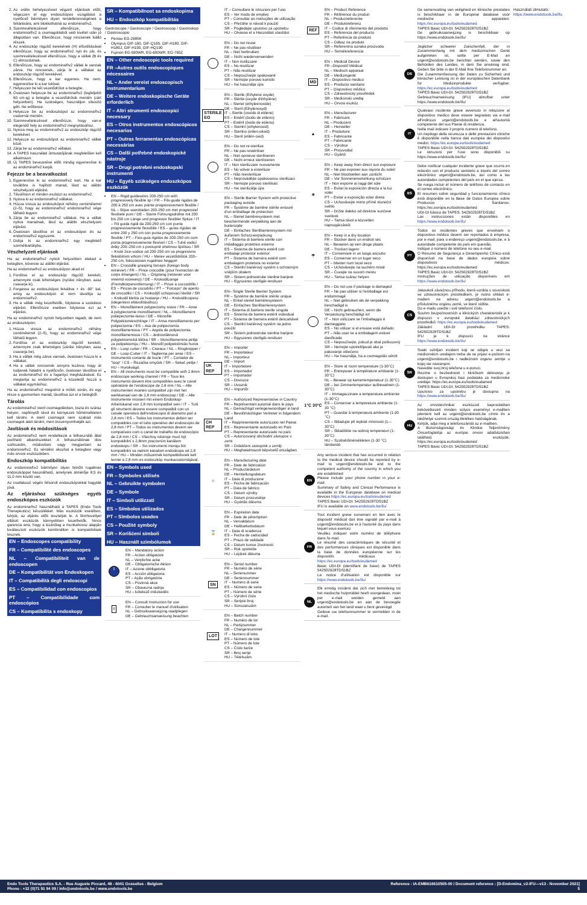2. Az orális behelyezéssel végzett eljárások előtt, végezzen el egy endoszkópos vizsgálatot a nyelőcső bármilyen olyan rendellenességének a feltárására, ami blokkolhatná az endomina®v2.
3. Szemrevételezéssel ellenőrizze, hogy endomina®v2 a csomagolásból való kivétel után jó állapotban van. Ellenőrizze, hogy nincsenek kiálló részek.
4. Az endoszkóp rögzítő kerekének (H) elfordításával ellenőrizze, hogy az endomina®v2 nyit és zár, és szemrevételezéssel ellenőrizze, hogy a vállak (B és C) elmozdulnak.
5. Ellenőrizze, hogy az endomina®v2 vállak le vannak zárva. Ha nincsenek, zárja le a vállakat az endoszkóp rögzítő kerekével.
6. Ellenőrizze, hogy a kar egyenes. Ha nem, egyenesítse ki a kar tolóval.
7. Helyezzen be két vezetődrótot a betegbe.
8. Óvatosan helyezze be az endomina®v2 (legfeljebb 60 cm-ig) a betegbe a vezetődrótok mentén (zárt helyzetben). Ha szükséges, használjon síkosító gélt. Ne erőltesse.
9. Helyezze be az endoszkópot az endomina®v2 csatornái mentén.
10. Szemrevételezéssel ellenőrizze, hogy van-e elegendő hely az endomina®v2 megnyitásához.
11. Nyissa meg az endomina®v2 az endoszkóp rögzítő kerekével.
12. Helyezze az endoszkópot az endomina®v2 vállak közé.
13. Zárja be az endomina®v2 vállakat.
14. A TAPES használati útmutatójának megfelelően kell alkalmazni
15. Új TAPES bevezetése előtt mindig egyenesítse ki az endomina®v2 karját.
Fejezze be a beavatkozást
1. Egyenesítse ki az endomina®v2 kart. Ha a kar továbbra is hajlított marad, lásd az alábbi vészhelyzeti eljárást.
2. Távolítson el minden eszközt az endomina®v2.
3. Nyissa ki az endomina®v2 vállakat.
4. Húzza vissza az endoszkópot néhány centiméterrel (2–5), hogy az endomina®v2 endomina®v2 vége látható legyen.
5. Zárja be az endomina®v2 vállakat. Ha a vállak nyitva maradnak, lásd az alábbi vészhelyzeti eljárást.
6. Óvatosan távolítsa el az endoszkópot és az endomina®v2 egyszerre.
7. Dobja ki az endomina®v2 egy megfelelő szemétkartályba.
Vészhelyzeti eljárások
Ha az endomina®v2 nyitott helyzetben elakad a betegben, kövesse az alábbi eljárást:
Ha az endomina®v2 az endoszkópon akad el:
1. Fordítsa el az endoszkóp rögzítő kerekét, amennyire csak lehetséges (nyitási irányban, azaz csavarja ki).
2. Forgassa az endoszkópot felváltva + és -90° kal, amíg az endoszkópot el nem távolítja az endomina®v2.
3. Ha a vállak még kezelhetők, folytassa a szokásos eljárást. Ellenőrizze esetben folytassa ezt az eljárást.
Ha az endomina®v2 nyitott helyzetben ragadt, de nem az endoszkópon:
1. Húzza vissza az endomina®v2 néhány centiméterrel (2–5), hogy az endomina®v2 vége látható legyen.
2. Fordítsa el az endoszkóp rögzítő kerekét, amennyire csak lehetséges (zárási irányban, azaz csavarja be).
3. Ha a vállak még zárva vannak, óvatosan húzza ki a vállakat.
4. Ha a vállak nincsenek annyira lezárva, hogy át tudjanak haladni a nyelőcsőn, óvatosan távolítsa el az endomina®v2 és a fogantyú megházásával. Ez megtartja az endomina®v2 a közeledő hozzá a vállakat egymáshoz.
Ha az endomina®v2 megsérül a műtét során, és egy része a gyomorban marad, távolítsa azt el a betegből.
Tárolás
Az endomina®v2 steril csomagolásban, tiszta és száraz helyen, napfénytől távol és környezeti hőmérsékleten kell tárolni. A steril csomagot nem szabad más csomagok alatt tárolni, mert összenyomhatják azt.
Javítások és módosítások
Az endomina®v2 nem rendelkezik a felhasználó által javítható alkatrészekkel. A felhasználónak tilos szétszedni, módosítani vagy megjavítani az endomina®v2. Ez sérülést okozhat a betegben vagy más orvosi eszközökben.
Endoszkóp kompatibilitás
Az endomina®v2 bármilyen olyan felnőtt rugalmas endoszkóppal használható, amelynek átmérője 8,5 és 11,0 mm között van.
Az csatlakozó végén felsorolt endoszkópokkal hagyták jóvá.
Az eljáráshoz szükséges egyéb endoszkópos eszközök
Az endomina®v2 használható a TAPES (Endo Tools Therapeutics) készülékkel. Más eszközök esetében, kérjük, az eljárás előtt teszteljük le. A fémhüvellyel ellátott eszközök könnyebben kezelhetők. Nincs garancia arra, hogy a kizárólag a munkahossz alapján kiválasztott eszközök kombinálton is kompatibilisek lesznek.
EN – Endoscopes compatibility
FR – Compatibilité des endoscopes
NL – Compatibiliteit van de endoscopen
DE – Kompatibilität von Endoskopen
IT – Compatibilità degli endoscopi
ES – Compatibilidad con endoscopios
PT – Compatibilidade com endoscópios
CS – Kompatibilita s endoskopy
SR – Kompatibilnost sa endoskopima
HU – Endoszkóp kompatibilitás
Gastroscope / Gastroscope / Gastroscoop / Gastroskop / Gastroscopio
Pentax EG-2985K
Olympus GIF-160, GIF-Q165, GIF-H180, GIF-H180J, GIF-H190, GIF-HQ190
Fujinon EG-590WR, EG-600WR, EG-760Z
EN – Other endoscopic tools required
FR –Autres outils endoscopiques nécessaires
NL – Ander vereist endoscopisch instrumentarium
DE – Weitere endoskopische Geräte erforderlich
IT – Altri strumenti endoscopici necessary
ES – Otros instrumentos endoscópicos necesarios
PT – Outras ferramentas endoscópicas necessárias
CS – Další potřebné endoskopické nástroje
SR – Drugi potrebni endoskopski instrumenti
HU – Egyéb szükséges endoszkópos eszközök
EN – Rigid guidewires 200-250 cm with progressively flexible tip / FR – Fils-guide rigides de 200 à 250 cm avec pointe progressivement flexible / NL – Stijve voerdraden 200-250 cm met progressief flexibele punt / DE – Starre Führungsdrähte mit 200 bis 250 cm Länge und progressiv flexibler Spitze / IT – Fili guida rigidi da 200-250 cm con punta progressivamente flessibile / ES – guías rígidas de entre 200 y 250 cm con punta progresivamente flexible / PT – Fios-guia rígidos de 200-250 cm com ponta progressivamente flexível / CS – Tuhé vodicí dráty 200–250 cm s postupně ohebnou špičkou / SR – Krute žice-vodice od 200-250 cm sa progresivno fleksibilnim vrhom / HU – Merev vezetődrótok 200–250 cm, fokozatosan rugalmas heggyel
EN – Crocodile grasping forceps (foreign body retriever) / FR – Pince crocodile (pour l'extraction de corps étrangers) / NL – Grijptang (retriever voor vreemd voorwerp) / DE – Krokodilzange (Fremdkörperentfernung) / IT – Pinze a coccodrillo / ES – Pinzas de cocodrilo / PT – "Forceps" de aperto de crocodilo / CS – Krokodýlí uchopovací kleště / SR – Krokodil klešta za hvatanje / HU – Krokodilcsipesz (idegentest eltávolításához)
EN – Monofilament polypectomy snare / FR – Anse à polypectomie monofilament / NL – Monofilament poliepectomie-lasso / DE – Monofile Polypektomieschlinge / IT – Ansa monofilamento per polipectomia / ES – Asa de polipectomía monofilamentosa / PT – Argola de polipectomia monofilamentosa / CS – Jednovláknová polypektomická klička / SR – Monofilamentna petlja za polipektomiju / HU – Monofil polipektómiás hurok
EN – Loop cutter / FR – Ciseaux / NL – Ringknipper / DE – Loop-Cutter / IT – Taglierina per anse / ES – Instrumento cortante de bucle / PT – Cortador de "loop" / CS – Řezačka smyček / SR – Sekač petlje / HU – Hurokvágó.
EN – All instruments must be compatible with 2.8mm endoscope working channel / FR – Tous les instruments doivent être compatibles avec le canal opératoire de l'endoscope de 2,8 mm / NL – Alle instrumenten moeten compatibel zijn met het werkkanaal van de 2,8 mm endoscoop / DE – Alle Instrumente müssen mit einem Endoskop-Arbeitskanal von 2,8 mm kompatibel sein / IT – Tutti gli strumenti devono essere compatibili con un canale operativo dell'endoscopio di diametro pari a 2,8 mm / ES – Todos los instrumentos deben ser compatibles con el tubo operativo del endoscopio de 2,8 mm / PT – Todos os instrumentos devem ser compatíveis com o canal de trabalho do endoscópio de 2,8 mm / CS – Všechny nástroje musí být kompatibilní s 2,8mm pracovním kanálem endoskopu / SR – Svi instrumenti moraju biti kompatibilni sa radnim kanalom endoskopa od 2,8 mm / HU – Minden műszernek kompatibilisnek kell lennie a 2,8 mm-es endoszkóp munkacsatornájával.
EN – Symbols used
FR – Symboles utilisés
NL – Gebruikte symbolen
DE – Symbole
IT – Simboli utilizzati
ES – Símbolos utilizados
PT – Símbolos usados
CS – Použité symboly
SR – Korišćeni simboli
HU – Használt szimbólumok
!
EN – Mandatory action
FR – Action obligatoire
NL – Verplichte actie
DE – Obligatorische Aktion
IT – Azione obbligatoria
ES – Acción obligatoria
PT – Ação obrigatória
CS – Povinná akce
SR – Obavezna radnja
HU – kötelező intézkedés
i EN – Consult Instruction for use
FR – Consulter le manuel d'utilisation
NL – Gebruiksaanwijzing raadplegen
DE – Gebrauchsanweisung beachten
IT – Consultare le istruzioni per l'uso
ES – Ver modo de empleo
PT – Consultar as instruções de utilização
CS – Přečtěte si návod k použití
SR – Pogledajte uputstvo za upotrebu
HU – Olvassa el a Használati utasítást
EN – Do not reuse
FR – Ne pas réutiliser
NL – Niet herbruiken
DE – Nicht wiederverwenden
IT – Non riutilizzare
ES – No reutilizar
PT – Não reutilizar
CS – Nepoužívejte opakovaně
SR – Nemojte ponovo koristiti
HU – Ne használja újra
STERILE EO
EN – Sterile (Ethylene oxyde)
FR – Stérile (oxyde d'éthylène)
NL – Steriel (ethyleenoxide)
DE – Steril (Ethylenoxyd)
IT – Sterile (ossido di etilene)
ES – Estéril (óxido de etileno)
PT – Estéril (óxido de etileno)
CS – Sterilní (ethylenoxid)
SR – Sterilno (etilen-oksid)
HU – Steril (etilén-oxid)
EN – Do not re-sterilize
FR – Ne pas restériliser
NL – Niet opnieuw steriliseren
DE – Nicht erneut sterilisieren
IT – Non sterilizzare nuovamente
ES – No volver a esterilizar
PT – Não reesterilizar
CS – Neprovádějte opakovanou sterilizaci
SR – Nemojte ponovo sterilisati
HU – Ne sterilizálja újra
EN – Sterile Barrier System with protective packaging outside
FR – Système de barrière stérile entouré d'un emballage de protection
NL – Steriel barrièresysteem met beschermende verpakking aan de buitenzijde
DE – Einfaches Sterilbarrieresystem mit äußerem Schutzverpackung
IT – Sistema di barriera sterile con imballaggio protettivo esterno
ES – Sistema de barrera estéril con embalaje protector exterior
PT – Sistema de barreira estéril com embalagem protetora no exterior
CS – Sterilní bariérový systém s ochranným vnějším obalem
SR – Sistem jednostruke sterilne barijere
HU – Egyszeres sterilgát-rendszer
EN– Single Sterile Barrier System
FR – Système de barrière stérile unique
NL – Enkel steriel barrièresysteem
DE – Einfaches Sterilbarrieresystem
IT – Sistema di barriera sterile singola
ES – Sistema de barrera estéril individual
PT – Sistema de barreira estéril descartável
CS – Sterilní bariérový systém na jedno použití
SR – Sistem jednostruke sterilne barijere
HU – Egyszeres sterilgát-rendszer
UK REP EN – Importer
FR – Importateur
NL – Importeur
DE – Import
IT – Importatore
ES – Importador
PT – Importador
CS – Dovozce
SR – Uvoznik
HU – Importőr
CH REP EN – Authorized Representative in Country
FR – Représentant autorisé dans le pays
NL – Gemachtigd vertegenwoordiger in land
DE – Bevollmächtigter Vertreter in folgendem Land
IT – Rappresentante autorizzato nel Paese
ES – Representante autorizado en País
PT – Representante autorizado no país
CS – Autorizovaný obchodní zástupce v zemi
SR – Ovlašćeni zastupnik u zemlji
HU – Meghatalmazott képviselő országban
⌂ EN – Manufacturing date
FR – Date de fabrication
NL – Productiedatum
DE – Herstellungsdatum
IT – Data di produzione
ES – Fecha de fabricación
PT – Data de fabrico
CS – Datum výroby
SR – Datum proizvodnje
HU – Gyártás dátuma
⌛ EN – Expiration date
FR – Date de péremption
NL – Vervaldatum
DE – Haltbarkeitsdatum
IT – Data di scadenza
ES – Fecha de caducidad
PT – Prazo de validade
CS – Datum konce životnosti
SR – Rok upotrebe
HU – Lejárati dátuma
SN EN – Serial number
FR – Numéro de série
NL – Serienummer
DE – Seriennummer
IT – Numero di serie
ES – Número de serie
PT – Número de série
CS – Výrobní číslo
SR – Serijski broj
HU – Sorozatszám
LOT EN – Batch number
FR – Numéro de lot
NL – Partijnummer
DE – Chargennummer
IT – Numero di lotto
ES – Número de lote
PT – Número de lote
CS – Číslo šarže
SR – Broj serije
HU – Tételszám
REF EN – Product Reference
FR – Référence du produit
NL – Productreferentie
DE – Produktreferenz
IT – Codice di riferimento del prodotto
ES – Referencia del producto
PT – Referência do produto
CS – Odkaz na produkt
SR – Referentna oznaka proizvoda
HU – Termékreferencia
MD EN – Medical Device
FR –Dispositif Médical
NL – Medisch apparaat
DE – Medizingerät
IT – Dispositivo medico
ES – Producto sanitario
PT – Dispositivo médico
CS – Zdravotnický prostředek
SR – Medicinski uređaj
HU – Orvosi eszköz
▲ EN – Manufacturer
FR – Fabricant
NL – Producent
DE – Hersteller
IT – Produttore
ES – Fabricante
PT – Fabricante
CS – Výrobce
SR – Proizvođač
HU – Gyártó
☀ EN – Keep away from direct sun exposure
FR – Ne pas exposer aux rayons du soleil
NL – Niet blootstellen aan zonlicht
DE – Vor Sonneneinstrahlung schützen
IT – Non esporre ai raggi del sole
ES – Evitar la exposición directa a la luz solar
PT – Evitar a exposição solar direta
CS – Uchovávejte mimo přímé sluneční světlo
SR – Držite daleko od direktne sunčeve svetlosti
HU – Tartsa távol a közvetlen napsugárzástól
☂ EN – Keep in a dry location
FR – Stocker dans un endroit sec
NL – Bewaren op een droge plaats
DE – Trocken lagern
IT – Conservare in un luogo asciutto
ES – Conservar en un lugar seco
PT – Manter num local seco
CS – Uchovávejte na suchém místě
SR – Čuvajte na suvom mestu
HU – Tartsa száraz helyen
EN – Do not use if package is damaged
FR – Ne pas utiliser si l'emballage est endommagé
NL – Niet gebruiken als de verpakking beschadigd is
DE – Nicht gebrauchen, wenn die Verpackung beschädigt ist!
IT – Non utilizzare se l'imballaggio è danneggiato
ES – No utilizar si el envase está dañado
PT – Não usar se a embalagem estiver danificada
CS – Nepoužívejte, pokud je obal poškozený
SR – Nemojte upotrebljavati ako je pakovanje oštećeno
HU – Ne használja, ha a csomagolás sérült
1°C 30°C
EN – Store at room temperature (1-30°C)
FR – Entreposer à température ambiante (1-30°C)
NL – Bewaar op kamertemperatuur (1-30°C)
DE – bei Zimmertemperatur aufbewahren (1-30°C)
IT – Immagazzinare a temperatura ambiente (1-30°C)
ES – Conservar a temperatura ambiente (1-30 °C)
PT – Guardar à temperatura ambiente (1-30 °C)
CS – Skladujte při teplotě místnosti (1—30°C)
SR – Skladištite na sobnoj temperaturi (1-30°C)
HU – Szobahőmérsékleten (1-30 °C) tárolandó
EN
Any serious incident that has occurred in relation to the medical device should be reported by e-mail to urgent@endotools.be and to the competent authority of the country in which you are established
Please include your phone number in your e-mail.
Summary of Safety and Clinical Performance is available in the European database on medical devices https://ec.europa.eu/tools/eudamed
TAPES Basic UDI-DI: 542502928TDS1BZ
IFU is available on www.endotools.be/ifu/
FR
Tout incident grave survenant en lien avec le dispositif médical doit être signalé par e-mail à urgent@endotools.be et à l'autorité du pays dans lequel vous exercez
Veuillez indiquer votre numéro de téléphone dans l'e-mail.
Le résumé des caractéristiques de sécurité et des performances cliniques est disponible dans la base de données européenne sur les dispositifs médicaux : https://ec.europa.eu/tools/eudamed
Basic UDI-DI (identifiant de base) de TAPES 542502928TDS1BZ
La notice d'utilisation est disponible sur https://www.endotools.be/ifu/
NL
Elk ernstig incident dat zich met betrekking tot het medische hulpmiddel heeft voorgedaan, moet per e-mail worden gemeld aan urgent@endotools.be en aan de bevoegde autoriteit van het land waar u bent gevestigd
Gelieve uw telefoonnummer te vermelden in de e-mail.
De samenvatting van veiligheid en klinische prestaties is beschikbaar in de Europese database voor medische apparaten: https://ec.europa.eu/tools/eudamed
TAPES Basic UDI-DI: 542502928TDS1BZ
De gebruiksaanwijzing is beschikbaar op https://www.endotools.be/ifu/
DE
Jeglicher schwerer Zwischenfall, der in Zusammenhang mit dem medizinischen Gerät aufgetreten ist, sollte per E-Mail an urgent@endotools.be berichtet werden, sowie den Behörden des Landes, in dem Sie ansässig sind. Geben Sie bitte in der E-Mail Ihre Telefonnummer an.
Die Zusammenfassung der Daten zu Sicherheit und klinischer Leistung ist in der europäischen Datenbank für Medizinprodukte verfügbar: https://ec.europa.eu/tools/eudamed
TAPES Basic UDI-DI: 542502928TDS1BZ
Gebrauchsanweisung (IFU) abrufbar unter https://www.endotools.be/ifu/
IT
Qualsiasi incidente grave avvenuto in relazione al dispositivo medico deve essere segnalato via e-mail all'indirizzo urgent@endotools.be e all'autorità competente del suo Paese di residenza.
Nella mail indicare il proprio numero di telefono.
Un riepilogo della sicurezza e delle prestazioni cliniche è disponibile nella banca dati europea dei dispositivi medici: https://ec.europa.eu/tools/eudamed
TAPES Basic UDI-DI: 542502928TDS1BZ
Le istruzioni per l'uso sono disponibili su https://www.endotools.be/ifu/
ES
Debe notificar cualquier incidente grave que ocurra en relación con el producto sanitario a través del correo electrónico urgent@endotools.be, así como a las autoridades competentes del país en el que ejerza.
Se ruega incluir el número de teléfono de contacto en el correo electrónico.
El resumen sobre seguridad y funcionamiento clínico está disponible en la Base de Datos Europea sobre Productos Sanitarios: https://ec.europa.eu/tools/eudamed
UDI-DI básico de TAPES: 542502928TDS1BZ
Las instrucciones están disponibles en https://www.endotools.be/ifu/
PT
Todos os incidentes graves que envolvam o dispositivo médico devem ser reportados à empresa, por e-mail, para o endereço urgent@endotools.be, e à autoridade competente do país em questão.
Indique o número de telefone no seu e-mail.
O Resumo de Segurança e Desempenho Clínico está disponível na base de dados europeia sobre dispositivos médicos: https://ec.europa.eu/tools/eudamed
TAPES Basic UDI-DI: 542502928TDS1BZ
Instruções de utilização disponíveis em https://www.endotools.be/ifu/
CS
Jakoukoli závažnou příhodu, která vznikla v souvislosti se zdravotnickým prostředkem, je nutno ohlásit e-mailem na adresu urgent@endotools.be a příslušnému orgánu země, ve které sídlíte.
Do e-mailu uveďte i své telefonní číslo.
Souhrn bezpečnostních a klinických charakteristik je k dispozici v evropské databázi zdravotnických prostředků: https://ec.europa.eu/tools/eudamed
Základní UDI-DI prostředku TAPES: 542502928TDS1BZ
IFU je k dispozici na stránce https://www.endotools.be/ifu/
SR
Svaki ozbiljan incident koji se odigra u vezi sa medicinskim uređajem treba da se prijavi e-poštom na urgent@endotools.be i nadležnom organu zemlje u kojoj ste nastanjeni.
Navedite svoj broj telefona u e-poruci.
Rezime o bezbednosti i kliničkom delovanju je dostupan u Evropskoj bazi podataka za medicinske uređaje: https://ec.europa.eu/tools/eudamed
TAPES Basic UDI-DI: 542502928TDS1BZ
Uputstvo za upotrebu je dostupno na https://www.endotools.be/ifu/
HU
Az orvostechnikai eszközzel kapcsolatban bekövetkezett minden súlyos eseményt e-mailben jelenteni kell az urgent@endotools.be címre és a lakóhelye szerinti ország illetékes hatóságának.
Kérjük, adja meg a telefonszámát az e-mailben.
A Biztonságossági és Klinikai Teljesítmény Összefoglalója az európai orvosi adatbázisban található eszközök: https://ec.europa.eu/tools/eudamed
TAPES Basic UDI-DI: 542502928TDS1BZ
Használati útmutató: https://www.endotools.be/ifu
Endo Tools Therapeutics S.A. - Rue Auguste Piccard, 48 - 6041 Gosselies - Belgium
Phone : +32 (0)71 91 94 09 / info@endotools.be / www.endotools.be
Reference : IA-EMB616610505-00 / Document reference : [D-Endomina_v2-IFU—v13 - November 2021]
5